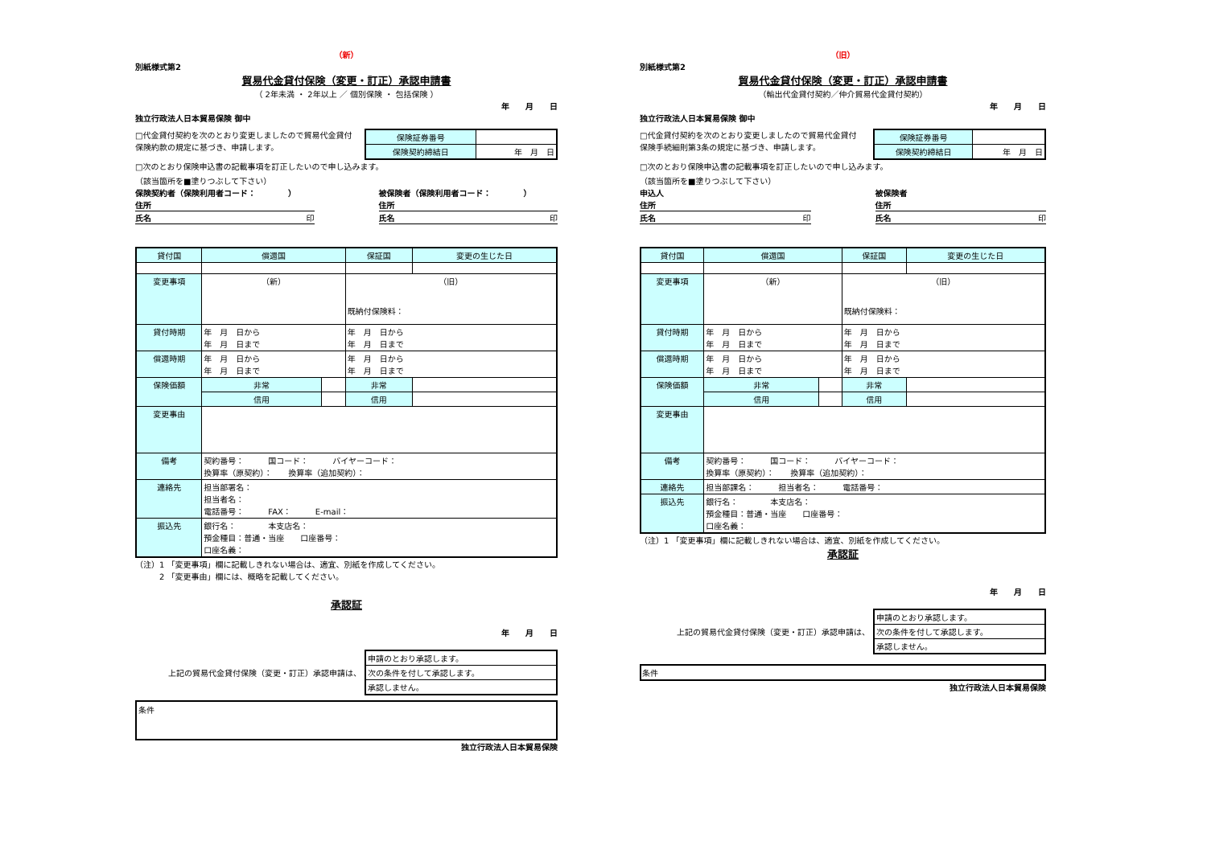（新）
別紙様式第2
貿易代金貸付保険（変更・訂正）承認申請書
（ 2年未満 ・ 2年以上 ／ 個別保険 ・ 包括保険 ）
年　　月　　日
独立行政法人日本貿易保険 御中
□代金貸付契約を次のとおり変更しましたので貿易代金貸付 保険約款の規定に基づき、申請します。
| 保険証券番号 | |
| 保険契約締結日 | 年 月 日 |
□次のとおり保険申込書の記載事項を訂正したいので申し込みます。
（該当箇所を■塗りつぶして下さい）
保険契約者（保険利用者コード：　　　　）
住所
氏名 印
被保険者（保険利用者コード：　　　　）
住所
氏名 印
| 貸付国 | 償還国 | | 保証国 | 変更の生じた日 |
| 変更事項 | （新） | | （旧） 既納付保険料： | |
| 貸付時期 | 年 月 日から 年 月 日まで | | 年 月 日から 年 月 日まで | |
| 償還時期 | 年 月 日から 年 月 日まで | | 年 月 日から 年 月 日まで | |
| 保険価額 | 非常 | | 非常 | |
| | 信用 | | 信用 | |
| 変更事由 | | | | |
| 備考 | 契約番号： 国コード： バイヤーコード： 換算率（原契約）： 換算率（追加契約）： | | | |
| 連絡先 | 担当部署名： 担当者名： 電話番号： FAX： E-mail： | | | |
| 振込先 | 銀行名： 本支店名： 預金種目：普通・当座 口座番号： 口座名義： | | | |
（注）1 「変更事項」欄に記載しきれない場合は、適宜、別紙を作成してください。
　　　2 「変更事由」欄には、概略を記載してください。
承認証
年　　月　　日
上記の貿易代金貸付保険（変更・訂正）承認申請は、
| 申請のとおり承認します。 |
| 次の条件を付して承認します。 |
| 承認しません。 |
条件
独立行政法人日本貿易保険
（旧）
別紙様式第2
貿易代金貸付保険（変更・訂正）承認申請書
（輸出代金貸付契約／仲介貿易代金貸付契約）
年　　月　　日
独立行政法人日本貿易保険 御中
□代金貸付契約を次のとおり変更しましたので貿易代金貸付 保険手続細則第3条の規定に基づき、申請します。
| 保険証券番号 | |
| 保険契約締結日 | 年 月 日 |
□次のとおり保険申込書の記載事項を訂正したいので申し込みます。
（該当箇所を■塗りつぶして下さい）
申込人
住所
氏名 印
被保険者
住所
氏名 印
| 貸付国 | 償還国 | | 保証国 | 変更の生じた日 |
| 変更事項 | （新） | | （旧） 既納付保険料： | |
| 貸付時期 | 年 月 日から 年 月 日まで | | 年 月 日から 年 月 日まで | |
| 償還時期 | 年 月 日から 年 月 日まで | | 年 月 日から 年 月 日まで | |
| 保険価額 | 非常 | | 非常 | |
| | 信用 | | 信用 | |
| 変更事由 | | | | |
| 備考 | 契約番号： 国コード： バイヤーコード： 換算率（原契約）： 換算率（追加契約）： | | | |
| 連絡先 | 担当部課名： 担当者名： 電話番号： | | | |
| 振込先 | 銀行名： 本支店名： 預金種目：普通・当座 口座番号： 口座名義： | | | |
（注）1 「変更事項」欄に記載しきれない場合は、適宜、別紙を作成してください。
承認証
年　　月　　日
上記の貿易代金貸付保険（変更・訂正）承認申請は、
| 申請のとおり承認します。 |
| 次の条件を付して承認します。 |
| 承認しません。 |
条件
独立行政法人日本貿易保険